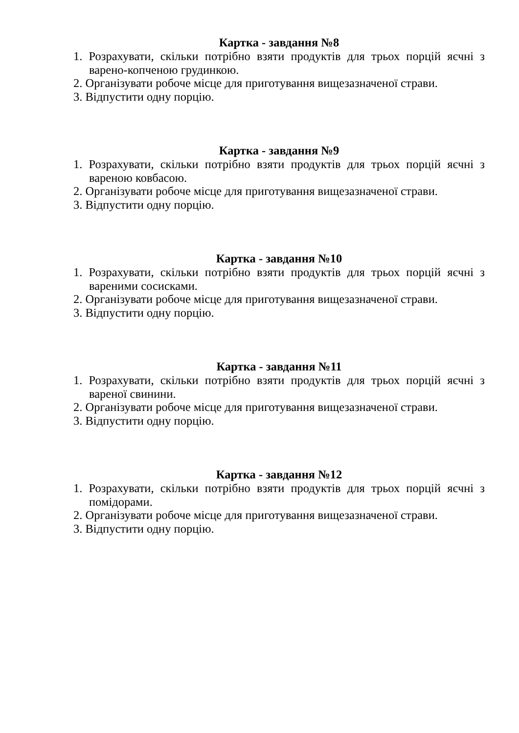Картка - завдання №8
1. Розрахувати, скільки потрібно взяти продуктів для трьох порцій яєчні з варено-копченою грудинкою.
2. Організувати робоче місце для приготування вищезазначеної страви.
3. Відпустити одну порцію.
Картка - завдання №9
1. Розрахувати, скільки потрібно взяти продуктів для трьох порцій яєчні з вареною ковбасою.
2. Організувати робоче місце для приготування вищезазначеної страви.
3. Відпустити одну порцію.
Картка - завдання №10
1. Розрахувати, скільки потрібно взяти продуктів для трьох порцій яєчні з вареними сосисками.
2. Організувати робоче місце для приготування вищезазначеної страви.
3. Відпустити одну порцію.
Картка - завдання №11
1. Розрахувати, скільки потрібно взяти продуктів для трьох порцій яєчні з вареної свинини.
2. Організувати робоче місце для приготування вищезазначеної страви.
3. Відпустити одну порцію.
Картка - завдання №12
1. Розрахувати, скільки потрібно взяти продуктів для трьох порцій яєчні з помідорами.
2. Організувати робоче місце для приготування вищезазначеної страви.
3. Відпустити одну порцію.